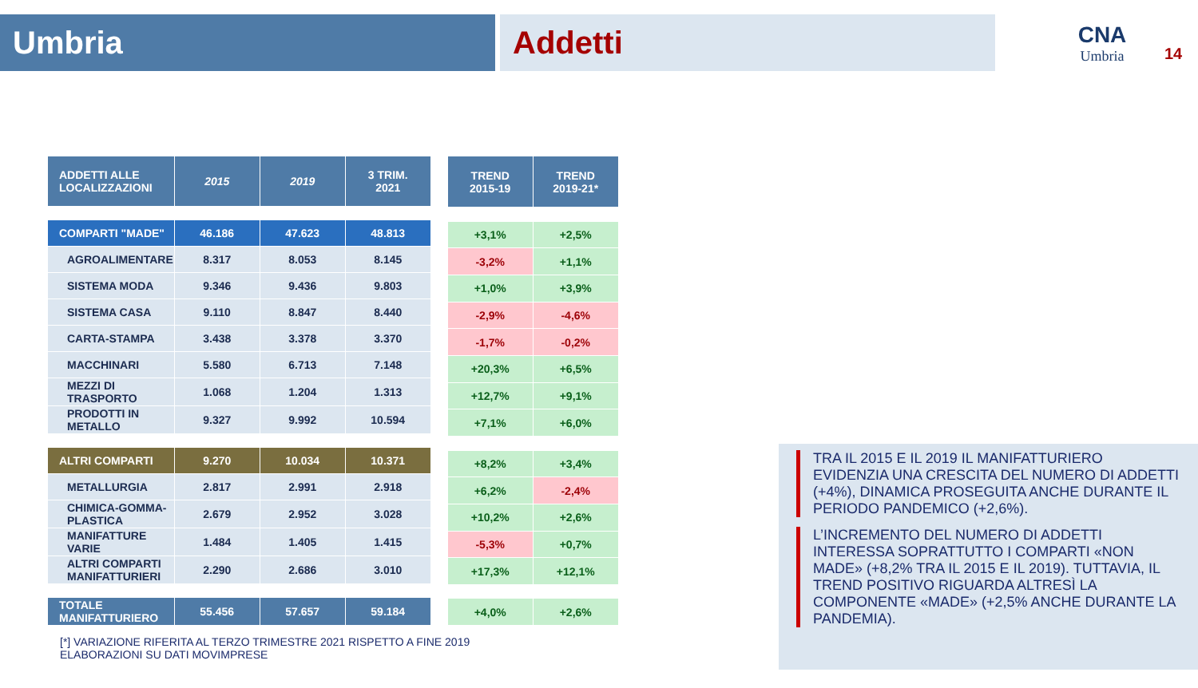Umbria Addetti
CNA
Umbria
14
| ADDETTI ALLE LOCALIZZAZIONI | 2015 | 2019 | 3 TRIM. 2021 |
| --- | --- | --- | --- |
| COMPARTI "MADE" | 46.186 | 47.623 | 48.813 |
| AGROALIMENTARE | 8.317 | 8.053 | 8.145 |
| SISTEMA MODA | 9.346 | 9.436 | 9.803 |
| SISTEMA CASA | 9.110 | 8.847 | 8.440 |
| CARTA-STAMPA | 3.438 | 3.378 | 3.370 |
| MACCHINARI | 5.580 | 6.713 | 7.148 |
| MEZZI DI TRASPORTO | 1.068 | 1.204 | 1.313 |
| PRODOTTI IN METALLO | 9.327 | 9.992 | 10.594 |
| ALTRI COMPARTI | 9.270 | 10.034 | 10.371 |
| METALLURGIA | 2.817 | 2.991 | 2.918 |
| CHIMICA-GOMMA-PLASTICA | 2.679 | 2.952 | 3.028 |
| MANIFATTURE VARIE | 1.484 | 1.405 | 1.415 |
| ALTRI COMPARTI MANIFATTURIERI | 2.290 | 2.686 | 3.010 |
| TOTALE MANIFATTURIERO | 55.456 | 57.657 | 59.184 |
| TREND 2015-19 | TREND 2019-21* |
| --- | --- |
| +3,1% | +2,5% |
| -3,2% | +1,1% |
| +1,0% | +3,9% |
| -2,9% | -4,6% |
| -1,7% | -0,2% |
| +20,3% | +6,5% |
| +12,7% | +9,1% |
| +7,1% | +6,0% |
| +8,2% | +3,4% |
| +6,2% | -2,4% |
| +10,2% | +2,6% |
| -5,3% | +0,7% |
| +17,3% | +12,1% |
| +4,0% | +2,6% |
TRA IL 2015 E IL 2019 IL MANIFATTURIERO EVIDENZIA UNA CRESCITA DEL NUMERO DI ADDETTI (+4%), DINAMICA PROSEGUITA ANCHE DURANTE IL PERIODO PANDEMICO (+2,6%).
L’INCREMENTO DEL NUMERO DI ADDETTI INTERESSA SOPRATTUTTO I COMPARTI «NON MADE» (+8,2% TRA IL 2015 E IL 2019). TUTTAVIA, IL TREND POSITIVO RIGUARDA ALTRESÌ LA COMPONENTE «MADE» (+2,5% ANCHE DURANTE LA PANDEMIA).
[*] VARIAZIONE RIFERITA AL TERZO TRIMESTRE 2021 RISPETTO A FINE 2019
ELABORAZIONI SU DATI MOVIMPRESE